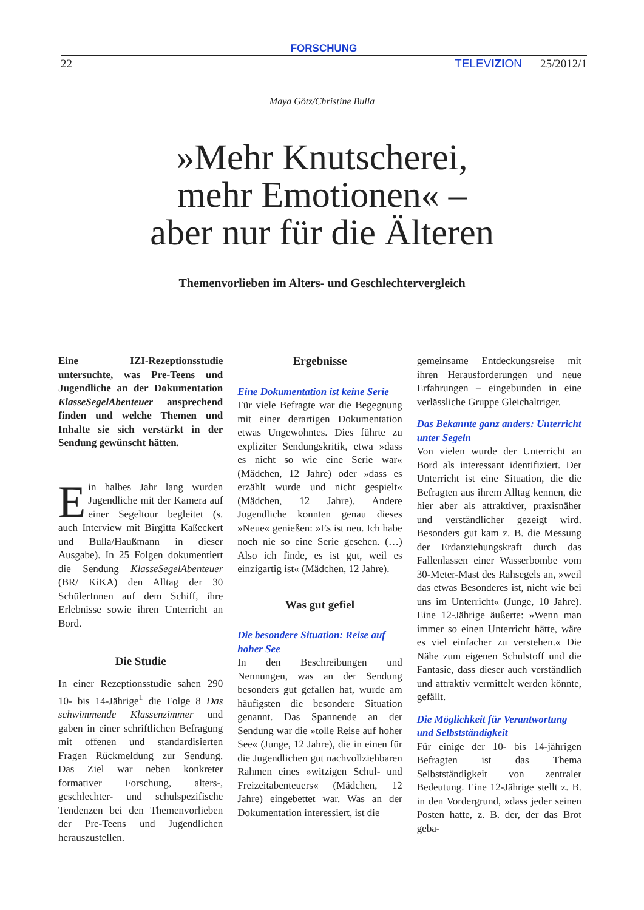FORSCHUNG
22 TELEVIZION 25/2012/1
Maya Götz/Christine Bulla
»Mehr Knutscherei,
mehr Emotionen« –
aber nur für die Älteren
Themenvorlieben im Alters- und Geschlechtervergleich
Eine IZI-Rezeptionsstudie untersuchte, was Pre-Teens und Jugendliche an der Dokumentation KlasseSegelAbenteuer ansprechend finden und welche Themen und Inhalte sie sich verstärkt in der Sendung gewünscht hätten.
Ein halbes Jahr lang wurden Jugendliche mit der Kamera auf einer Segeltour begleitet (s. auch Interview mit Birgitta Kaßeckert und Bulla/Haußmann in dieser Ausgabe). In 25 Folgen dokumentiert die Sendung KlasseSegelAbenteuer (BR/ KiKA) den Alltag der 30 SchülerInnen auf dem Schiff, ihre Erlebnisse sowie ihren Unterricht an Bord.
Die Studie
In einer Rezeptionsstudie sahen 290 10- bis 14-Jährige<sup>1</sup> die Folge 8 Das schwimmende Klassenzimmer und gaben in einer schriftlichen Befragung mit offenen und standardisierten Fragen Rückmeldung zur Sendung. Das Ziel war neben konkreter formativer Forschung, alters-, geschlechter- und schulspezifische Tendenzen bei den Themenvorlieben der Pre-Teens und Jugendlichen herauszustellen.
Ergebnisse
Eine Dokumentation ist keine Serie
Für viele Befragte war die Begegnung mit einer derartigen Dokumentation etwas Ungewohntes. Dies führte zu expliziter Sendungskritik, etwa »dass es nicht so wie eine Serie war« (Mädchen, 12 Jahre) oder »dass es erzählt wurde und nicht gespielt« (Mädchen, 12 Jahre). Andere Jugendliche konnten genau dieses »Neue« genießen: »Es ist neu. Ich habe noch nie so eine Serie gesehen. (…) Also ich finde, es ist gut, weil es einzigartig ist« (Mädchen, 12 Jahre).
Was gut gefiel
Die besondere Situation: Reise auf hoher See
In den Beschreibungen und Nennungen, was an der Sendung besonders gut gefallen hat, wurde am häufigsten die besondere Situation genannt. Das Spannende an der Sendung war die »tolle Reise auf hoher See« (Junge, 12 Jahre), die in einen für die Jugendlichen gut nachvollziehbaren Rahmen eines »witzigen Schul- und Freizeitabenteuers« (Mädchen, 12 Jahre) eingebettet war. Was an der Dokumentation interessiert, ist die
gemeinsame Entdeckungsreise mit ihren Herausforderungen und neue Erfahrungen – eingebunden in eine verlässliche Gruppe Gleichaltriger.
Das Bekannte ganz anders: Unterricht unter Segeln
Von vielen wurde der Unterricht an Bord als interessant identifiziert. Der Unterricht ist eine Situation, die die Befragten aus ihrem Alltag kennen, die hier aber als attraktiver, praxisnäher und verständlicher gezeigt wird. Besonders gut kam z. B. die Messung der Erdanziehungskraft durch das Fallenlassen einer Wasserbombe vom 30-Meter-Mast des Rahsegels an, »weil das etwas Besonderes ist, nicht wie bei uns im Unterricht« (Junge, 10 Jahre). Eine 12-Jährige äußerte: »Wenn man immer so einen Unterricht hätte, wäre es viel einfacher zu verstehen.« Die Nähe zum eigenen Schulstoff und die Fantasie, dass dieser auch verständlich und attraktiv vermittelt werden könnte, gefällt.
Die Möglichkeit für Verantwortung und Selbstständigkeit
Für einige der 10- bis 14-jährigen Befragten ist das Thema Selbstständigkeit von zentraler Bedeutung. Eine 12-Jährige stellt z. B. in den Vordergrund, »dass jeder seinen Posten hatte, z. B. der, der das Brot geba-